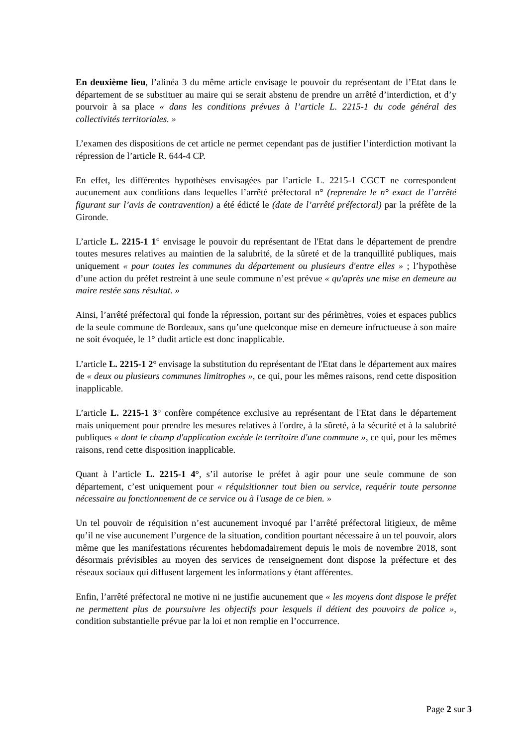En deuxième lieu, l’alinéa 3 du même article envisage le pouvoir du représentant de l’Etat dans le département de se substituer au maire qui se serait abstenu de prendre un arrêté d’interdiction, et d’y pourvoir à sa place « dans les conditions prévues à l’article L. 2215-1 du code général des collectivités territoriales. »
L’examen des dispositions de cet article ne permet cependant pas de justifier l’interdiction motivant la répression de l’article R. 644-4 CP.
En effet, les différentes hypothèses envisagées par l’article L. 2215-1 CGCT ne correspondent aucunement aux conditions dans lequelles l’arrêté préfectoral n° (reprendre le n° exact de l’arrêté figurant sur l’avis de contravention) a été édicté le (date de l’arrêté préfectoral) par la préfète de la Gironde.
L’article L. 2215-1 1° envisage le pouvoir du représentant de l'Etat dans le département de prendre toutes mesures relatives au maintien de la salubrité, de la sûreté et de la tranquillité publiques, mais uniquement « pour toutes les communes du département ou plusieurs d'entre elles » ; l’hypothèse d’une action du préfet restreint à une seule commune n’est prévue « qu'après une mise en demeure au maire restée sans résultat. »
Ainsi, l’arrêté préfectoral qui fonde la répression, portant sur des périmètres, voies et espaces publics de la seule commune de Bordeaux, sans qu’une quelconque mise en demeure infructueuse à son maire ne soit évoquée, le 1° dudit article est donc inapplicable.
L’article L. 2215-1 2° envisage la substitution du représentant de l'Etat dans le département aux maires de « deux ou plusieurs communes limitrophes », ce qui, pour les mêmes raisons, rend cette disposition inapplicable.
L’article L. 2215-1 3° confère compétence exclusive au représentant de l'Etat dans le département mais uniquement pour prendre les mesures relatives à l'ordre, à la sûreté, à la sécurité et à la salubrité publiques « dont le champ d'application excède le territoire d'une commune », ce qui, pour les mêmes raisons, rend cette disposition inapplicable.
Quant à l’article L. 2215-1 4°, s’il autorise le préfet à agir pour une seule commune de son département, c’est uniquement pour « réquisitionner tout bien ou service, requérir toute personne nécessaire au fonctionnement de ce service ou à l'usage de ce bien. »
Un tel pouvoir de réquisition n’est aucunement invoqué par l’arrêté préfectoral litigieux, de même qu’il ne vise aucunement l’urgence de la situation, condition pourtant nécessaire à un tel pouvoir, alors même que les manifestations récurentes hebdomadairement depuis le mois de novembre 2018, sont désormais prévisibles au moyen des services de renseignement dont dispose la préfecture et des réseaux sociaux qui diffusent largement les informations y étant afférentes.
Enfin, l’arrêté préfectoral ne motive ni ne justifie aucunement que « les moyens dont dispose le préfet ne permettent plus de poursuivre les objectifs pour lesquels il détient des pouvoirs de police », condition substantielle prévue par la loi et non remplie en l’occurrence.
Page 2 sur 3